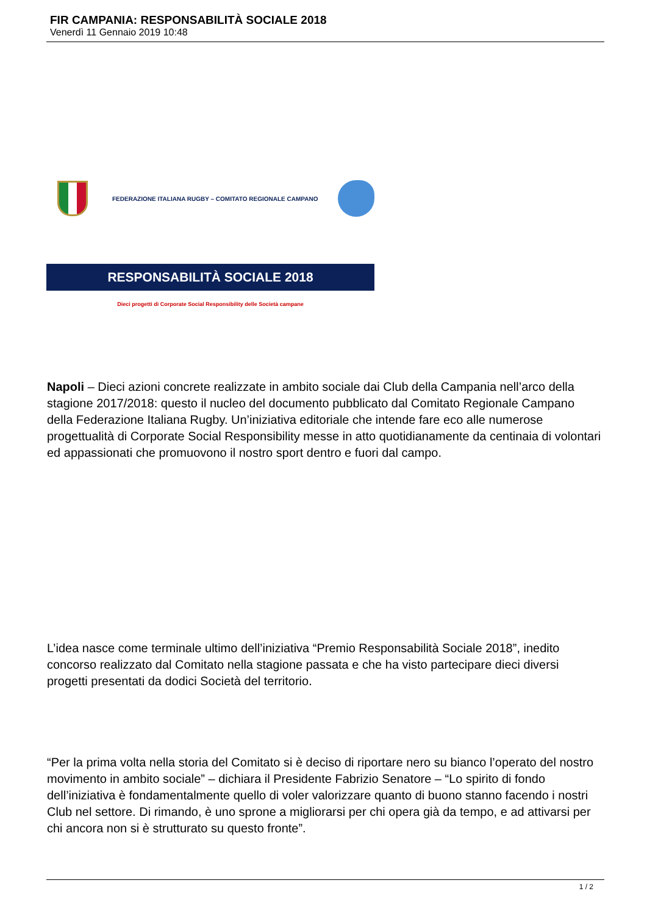FIR CAMPANIA: RESPONSABILITÀ SOCIALE 2018
Venerdì 11 Gennaio 2019 10:48
FEDERAZIONE ITALIANA RUGBY – COMITATO REGIONALE CAMPANO
RESPONSABILITÀ SOCIALE 2018
Dieci progetti di Corporate Social Responsibility delle Società campane
Napoli – Dieci azioni concrete realizzate in ambito sociale dai Club della Campania nell’arco della stagione 2017/2018: questo il nucleo del documento pubblicato dal Comitato Regionale Campano della Federazione Italiana Rugby. Un’iniziativa editoriale che intende fare eco alle numerose progettualità di Corporate Social Responsibility messe in atto quotidianamente da centinaia di volontari ed appassionati che promuovono il nostro sport dentro e fuori dal campo.
L’idea nasce come terminale ultimo dell’iniziativa “Premio Responsabilità Sociale 2018”, inedito concorso realizzato dal Comitato nella stagione passata e che ha visto partecipare dieci diversi progetti presentati da dodici Società del territorio.
“Per la prima volta nella storia del Comitato si è deciso di riportare nero su bianco l’operato del nostro movimento in ambito sociale” – dichiara il Presidente Fabrizio Senatore – “Lo spirito di fondo dell’iniziativa è fondamentalmente quello di voler valorizzare quanto di buono stanno facendo i nostri Club nel settore. Di rimando, è uno sprone a migliorarsi per chi opera già da tempo, e ad attivarsi per chi ancora non si è strutturato su questo fronte”.
1 / 2